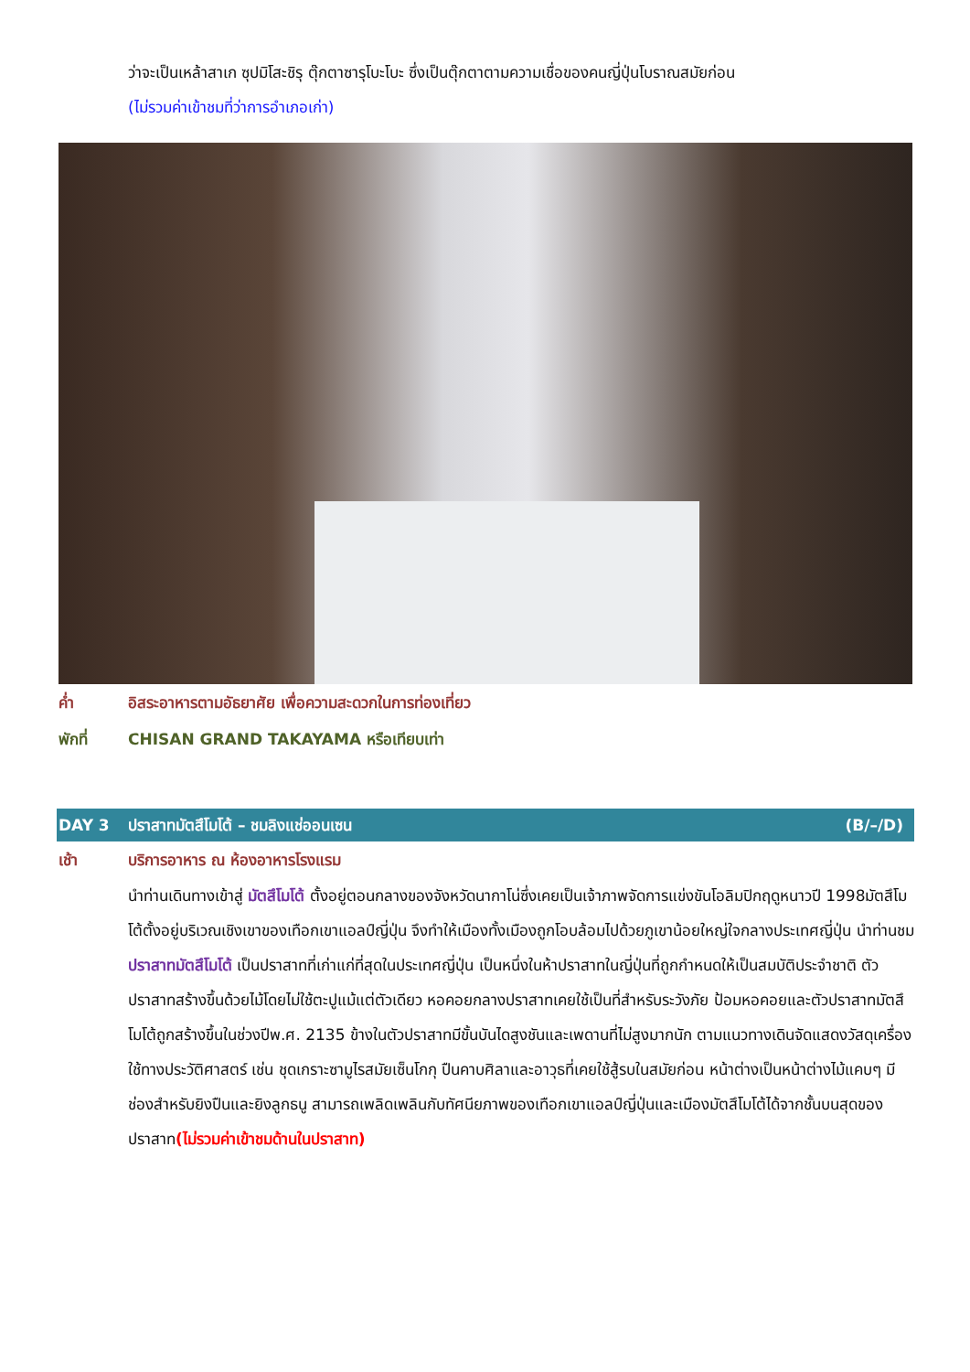ว่าจะเป็นเหล้าสาเก ซุปมิโสะชิรุ ตุ๊กตาซารุโบะโบะ ซึ่งเป็นตุ๊กตาตามความเชื่อของคนญี่ปุ่นโบราณสมัยก่อน
(ไม่รวมค่าเข้าชมที่ว่าการอำเภอเก่า)
ค่ำ อิสระอาหารตามอัธยาศัย เพื่อความสะดวกในการท่องเที่ยว
พักที่ CHISAN GRAND TAKAYAMA หรือเทียบเท่า
DAY 3 ปราสาทมัตสึโมโต้ – ชมลิงแช่ออนเซน (B/–/D)
เช้า บริการอาหาร ณ ห้องอาหารโรงแรม
นำท่านเดินทางเข้าสู่ มัตสึโมโต้ ตั้งอยู่ตอนกลางของจังหวัดนากาโน่ซึ่งเคยเป็นเจ้าภาพจัดการแข่งขันโอลิมปิกฤดูหนาวปี 1998มัตสึโมโต้ตั้งอยู่บริเวณเชิงเขาของเทือกเขาแอลป์ญี่ปุ่น จึงทำให้เมืองทั้งเมืองถูกโอบล้อมไปด้วยภูเขาน้อยใหญ่ใจกลางประเทศญี่ปุ่น นำท่านชม ปราสาทมัตสึโมโต้ เป็นปราสาทที่เก่าแก่ที่สุดในประเทศญี่ปุ่น เป็นหนึ่งในห้าปราสาทในญี่ปุ่นที่ถูกกำหนดให้เป็นสมบัติประจำชาติ ตัวปราสาทสร้างขึ้นด้วยไม้โดยไม่ใช้ตะปูแม้แต่ตัวเดียว หอคอยกลางปราสาทเคยใช้เป็นที่สำหรับระวังภัย ป้อมหอคอยและตัวปราสาทมัตสึโมโต้ถูกสร้างขึ้นในช่วงปีพ.ศ. 2135 ข้างในตัวปราสาทมีขั้นบันไดสูงชันและเพดานที่ไม่สูงมากนัก ตามแนวทางเดินจัดแสดงวัสดุเครื่องใช้ทางประวัติศาสตร์ เช่น ชุดเกราะซามูไรสมัยเซ็นโกกุ ปืนคาบศิลาและอาวุธที่เคยใช้สู้รบในสมัยก่อน หน้าต่างเป็นหน้าต่างไม้แคบๆ มีช่องสำหรับยิงปืนและยิงลูกธนู สามารถเพลิดเพลินกับทัศนียภาพของเทือกเขาแอลป์ญี่ปุ่นและเมืองมัตสึโมโต้ได้จากชั้นบนสุดของปราสาท(ไม่รวมค่าเข้าชมด้านในปราสาท)